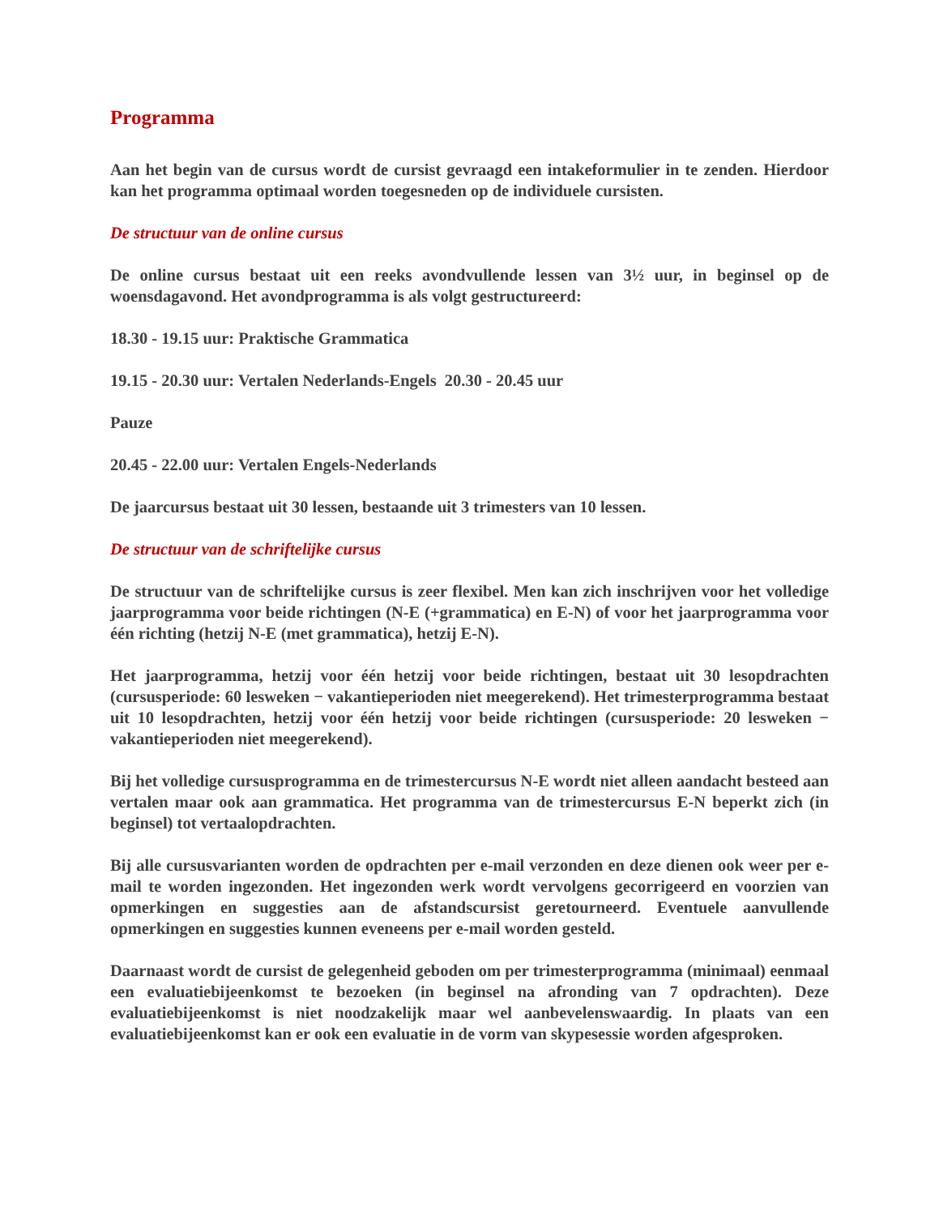Programma
Aan het begin van de cursus wordt de cursist gevraagd een intakeformulier in te zenden. Hierdoor kan het programma optimaal worden toegesneden op de individuele cursisten.
De structuur van de online cursus
De online cursus bestaat uit een reeks avondvullende lessen van 3½ uur, in beginsel op de woensdagavond. Het avondprogramma is als volgt gestructureerd:
18.30 - 19.15 uur: Praktische Grammatica
19.15 - 20.30 uur: Vertalen Nederlands-Engels 20.30 - 20.45 uur
Pauze
20.45 - 22.00 uur: Vertalen Engels-Nederlands
De jaarcursus bestaat uit 30 lessen, bestaande uit 3 trimesters van 10 lessen.
De structuur van de schriftelijke cursus
De structuur van de schriftelijke cursus is zeer flexibel. Men kan zich inschrijven voor het volledige jaarprogramma voor beide richtingen (N-E (+grammatica) en E-N) of voor het jaarprogramma voor één richting (hetzij N-E (met grammatica), hetzij E-N).
Het jaarprogramma, hetzij voor één hetzij voor beide richtingen, bestaat uit 30 lesopdrachten (cursusperiode: 60 lesweken − vakantieperioden niet meegerekend). Het trimesterprogramma bestaat uit 10 lesopdrachten, hetzij voor één hetzij voor beide richtingen (cursusperiode: 20 lesweken − vakantieperioden niet meegerekend).
Bij het volledige cursusprogramma en de trimestercursus N-E wordt niet alleen aandacht besteed aan vertalen maar ook aan grammatica. Het programma van de trimestercursus E-N beperkt zich (in beginsel) tot vertaalopdrachten.
Bij alle cursusvarianten worden de opdrachten per e-mail verzonden en deze dienen ook weer per e-mail te worden ingezonden. Het ingezonden werk wordt vervolgens gecorrigeerd en voorzien van opmerkingen en suggesties aan de afstandscursist geretourneerd. Eventuele aanvullende opmerkingen en suggesties kunnen eveneens per e-mail worden gesteld.
Daarnaast wordt de cursist de gelegenheid geboden om per trimesterprogramma (minimaal) eenmaal een evaluatiebijeenkomst te bezoeken (in beginsel na afronding van 7 opdrachten). Deze evaluatiebijeenkomst is niet noodzakelijk maar wel aanbevelenswaardig. In plaats van een evaluatiebijeenkomst kan er ook een evaluatie in de vorm van skypesessie worden afgesproken.